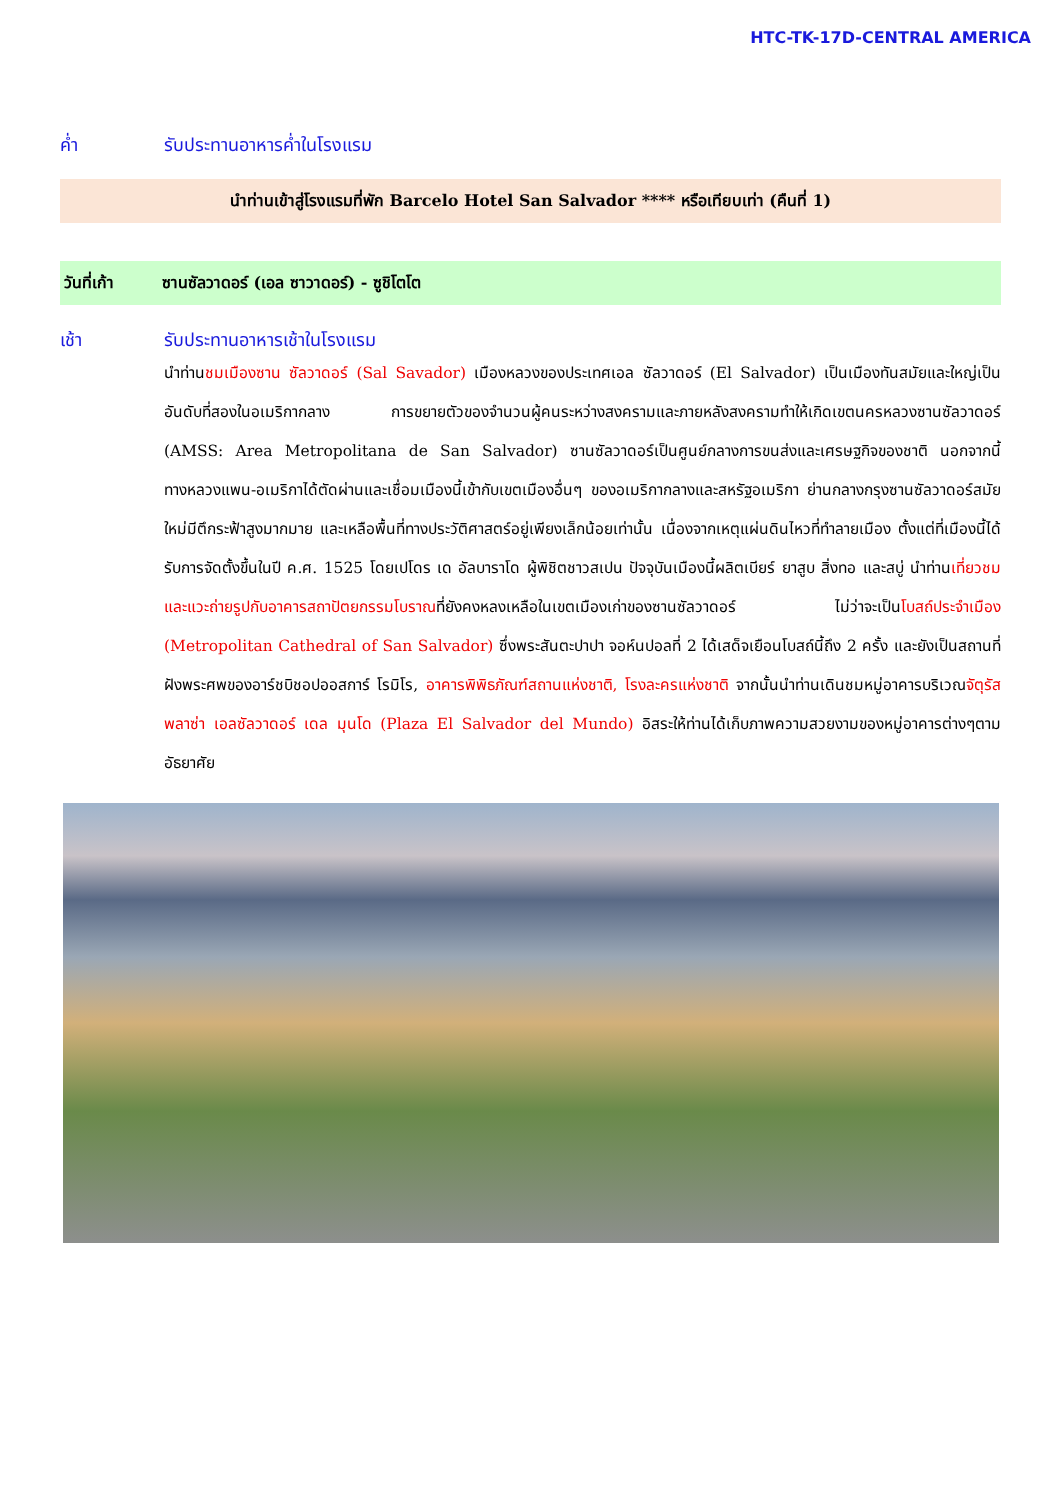HTC-TK-17D-CENTRAL AMERICA
ค่ำ รับประทานอาหารค่ำในโรงแรม
นำท่านเข้าสู่โรงแรมที่พัก Barcelo Hotel San Salvador **** หรือเทียบเท่า (คืนที่ 1)
วันที่เก้า ซานซัลวาดอร์ (เอล ซาวาดอร์) - ซูชิโตโต
เช้า รับประทานอาหารเช้าในโรงแรม
นำท่านชมเมืองซาน ซัลวาดอร์ (Sal Savador) เมืองหลวงของประเทศเอล ซัลวาดอร์ (El Salvador) เป็นเมืองทันสมัยและใหญ่เป็นอันดับที่สองในอเมริกากลาง การขยายตัวของจำนวนผู้คนระหว่างสงครามและภายหลังสงครามทำให้เกิดเขตนครหลวงซานซัลวาดอร์ (AMSS: Area Metropolitana de San Salvador) ซานซัลวาดอร์เป็นศูนย์กลางการขนส่งและเศรษฐกิจของชาติ นอกจากนี้ทางหลวงแพน-อเมริกาได้ตัดผ่านและเชื่อมเมืองนี้เข้ากับเขตเมืองอื่นๆ ของอเมริกากลางและสหรัฐอเมริกา ย่านกลางกรุงซานซัลวาดอร์สมัยใหม่มีตึกระฟ้าสูงมากมาย และเหลือพื้นที่ทางประวัติศาสตร์อยู่เพียงเล็กน้อยเท่านั้น เนื่องจากเหตุแผ่นดินไหวที่ทำลายเมือง ตั้งแต่ที่เมืองนี้ได้รับการจัดตั้งขึ้นในปี ค.ศ. 1525 โดยเปโดร เด อัลบาราโด ผู้พิชิตชาวสเปน ปัจจุบันเมืองนี้ผลิตเบียร์ ยาสูบ สิ่งทอ และสบู่ นำท่านเที่ยวชมและแวะถ่ายรูปกับอาคารสถาปัตยกรรมโบราณที่ยังคงหลงเหลือในเขตเมืองเก่าของซานซัลวาดอร์ ไม่ว่าจะเป็นโบสถ์ประจำเมือง (Metropolitan Cathedral of San Salvador) ซึ่งพระสันตะปาปา จอห์นปอลที่ 2 ได้เสด็จเยือนโบสถ์นี้ถึง 2 ครั้ง และยังเป็นสถานที่ฝังพระศพของอาร์ชบิชอปออสการ์ โรมิโร, อาคารพิพิธภัณฑ์สถานแห่งชาติ, โรงละครแห่งชาติ จากนั้นนำท่านเดินชมหมู่อาคารบริเวณจัตุรัสพลาซ่า เอลซัลวาดอร์ เดล มุนโด (Plaza El Salvador del Mundo) อิสระให้ท่านได้เก็บภาพความสวยงามของหมู่อาคารต่างๆตามอัธยาศัย